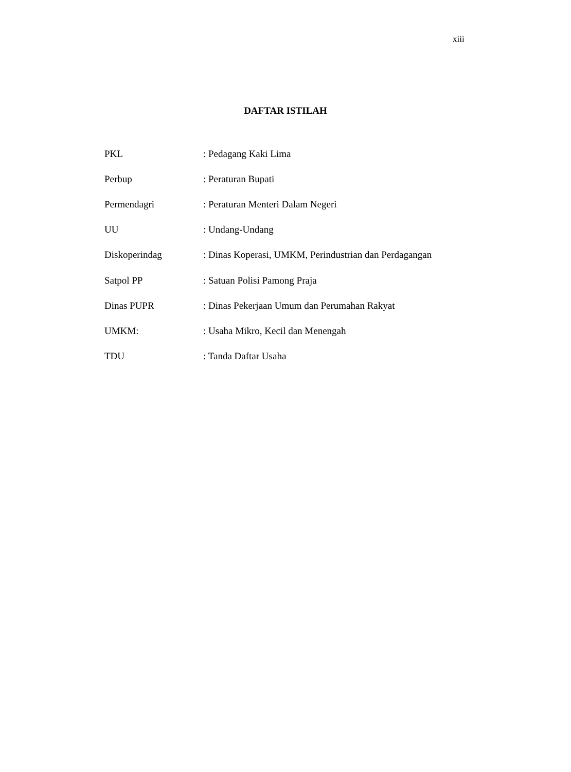xiii
DAFTAR ISTILAH
PKL : Pedagang Kaki Lima
Perbup : Peraturan Bupati
Permendagri : Peraturan Menteri Dalam Negeri
UU : Undang-Undang
Diskoperindag : Dinas Koperasi, UMKM, Perindustrian dan Perdagangan
Satpol PP : Satuan Polisi Pamong Praja
Dinas PUPR : Dinas Pekerjaan Umum dan Perumahan Rakyat
UMKM: : Usaha Mikro, Kecil dan Menengah
TDU : Tanda Daftar Usaha